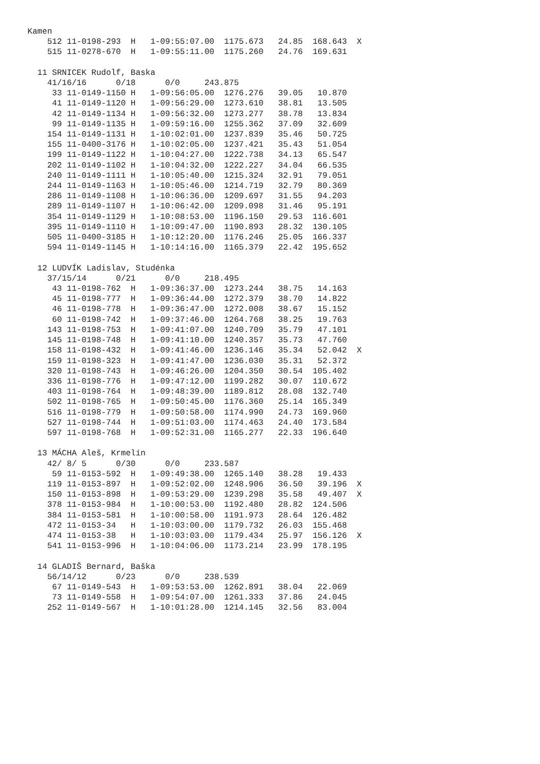Kamen
    512 11-0198-293  H   1-09:55:07.00  1175.673   24.85  168.643  X
    515 11-0278-670  H   1-09:55:11.00  1175.260   24.76  169.631

  11 SRNICEK Rudolf, Baska
    41/16/16      0/18      0/0     243.875
     33 11-0149-1150 H   1-09:56:05.00  1276.276   39.05   10.870
     41 11-0149-1120 H   1-09:56:29.00  1273.610   38.81   13.505
     42 11-0149-1134 H   1-09:56:32.00  1273.277   38.78   13.834
     99 11-0149-1135 H   1-09:59:16.00  1255.362   37.09   32.609
    154 11-0149-1131 H   1-10:02:01.00  1237.839   35.46   50.725
    155 11-0400-3176 H   1-10:02:05.00  1237.421   35.43   51.054
    199 11-0149-1122 H   1-10:04:27.00  1222.738   34.13   65.547
    202 11-0149-1102 H   1-10:04:32.00  1222.227   34.04   66.535
    240 11-0149-1111 H   1-10:05:40.00  1215.324   32.91   79.051
    244 11-0149-1163 H   1-10:05:46.00  1214.719   32.79   80.369
    286 11-0149-1108 H   1-10:06:36.00  1209.697   31.55   94.203
    289 11-0149-1107 H   1-10:06:42.00  1209.098   31.46   95.191
    354 11-0149-1129 H   1-10:08:53.00  1196.150   29.53  116.601
    395 11-0149-1110 H   1-10:09:47.00  1190.893   28.32  130.105
    505 11-0400-3185 H   1-10:12:20.00  1176.246   25.05  166.337
    594 11-0149-1145 H   1-10:14:16.00  1165.379   22.42  195.652

  12 LUDVÍK Ladislav, Studénka
    37/15/14      0/21      0/0     218.495
     43 11-0198-762  H   1-09:36:37.00  1273.244   38.75   14.163
     45 11-0198-777  H   1-09:36:44.00  1272.379   38.70   14.822
     46 11-0198-778  H   1-09:36:47.00  1272.008   38.67   15.152
     60 11-0198-742  H   1-09:37:46.00  1264.768   38.25   19.763
    143 11-0198-753  H   1-09:41:07.00  1240.709   35.79   47.101
    145 11-0198-748  H   1-09:41:10.00  1240.357   35.73   47.760
    158 11-0198-432  H   1-09:41:46.00  1236.146   35.34   52.042  X
    159 11-0198-323  H   1-09:41:47.00  1236.030   35.31   52.372
    320 11-0198-743  H   1-09:46:26.00  1204.350   30.54  105.402
    336 11-0198-776  H   1-09:47:12.00  1199.282   30.07  110.672
    403 11-0198-764  H   1-09:48:39.00  1189.812   28.08  132.740
    502 11-0198-765  H   1-09:50:45.00  1176.360   25.14  165.349
    516 11-0198-779  H   1-09:50:58.00  1174.990   24.73  169.960
    527 11-0198-744  H   1-09:51:03.00  1174.463   24.40  173.584
    597 11-0198-768  H   1-09:52:31.00  1165.277   22.33  196.640

  13 MÁCHA Aleš, Krmelín
    42/ 8/ 5      0/30      0/0     233.587
     59 11-0153-592  H   1-09:49:38.00  1265.140   38.28   19.433
    119 11-0153-897  H   1-09:52:02.00  1248.906   36.50   39.196  X
    150 11-0153-898  H   1-09:53:29.00  1239.298   35.58   49.407  X
    378 11-0153-984  H   1-10:00:53.00  1192.480   28.82  124.506
    384 11-0153-581  H   1-10:00:58.00  1191.973   28.64  126.482
    472 11-0153-34   H   1-10:03:00.00  1179.732   26.03  155.468
    474 11-0153-38   H   1-10:03:03.00  1179.434   25.97  156.126  X
    541 11-0153-996  H   1-10:04:06.00  1173.214   23.99  178.195

  14 GLADIŠ Bernard, Baška
    56/14/12      0/23      0/0     238.539
     67 11-0149-543  H   1-09:53:53.00  1262.891   38.04   22.069
     73 11-0149-558  H   1-09:54:07.00  1261.333   37.86   24.045
    252 11-0149-567  H   1-10:01:28.00  1214.145   32.56   83.004